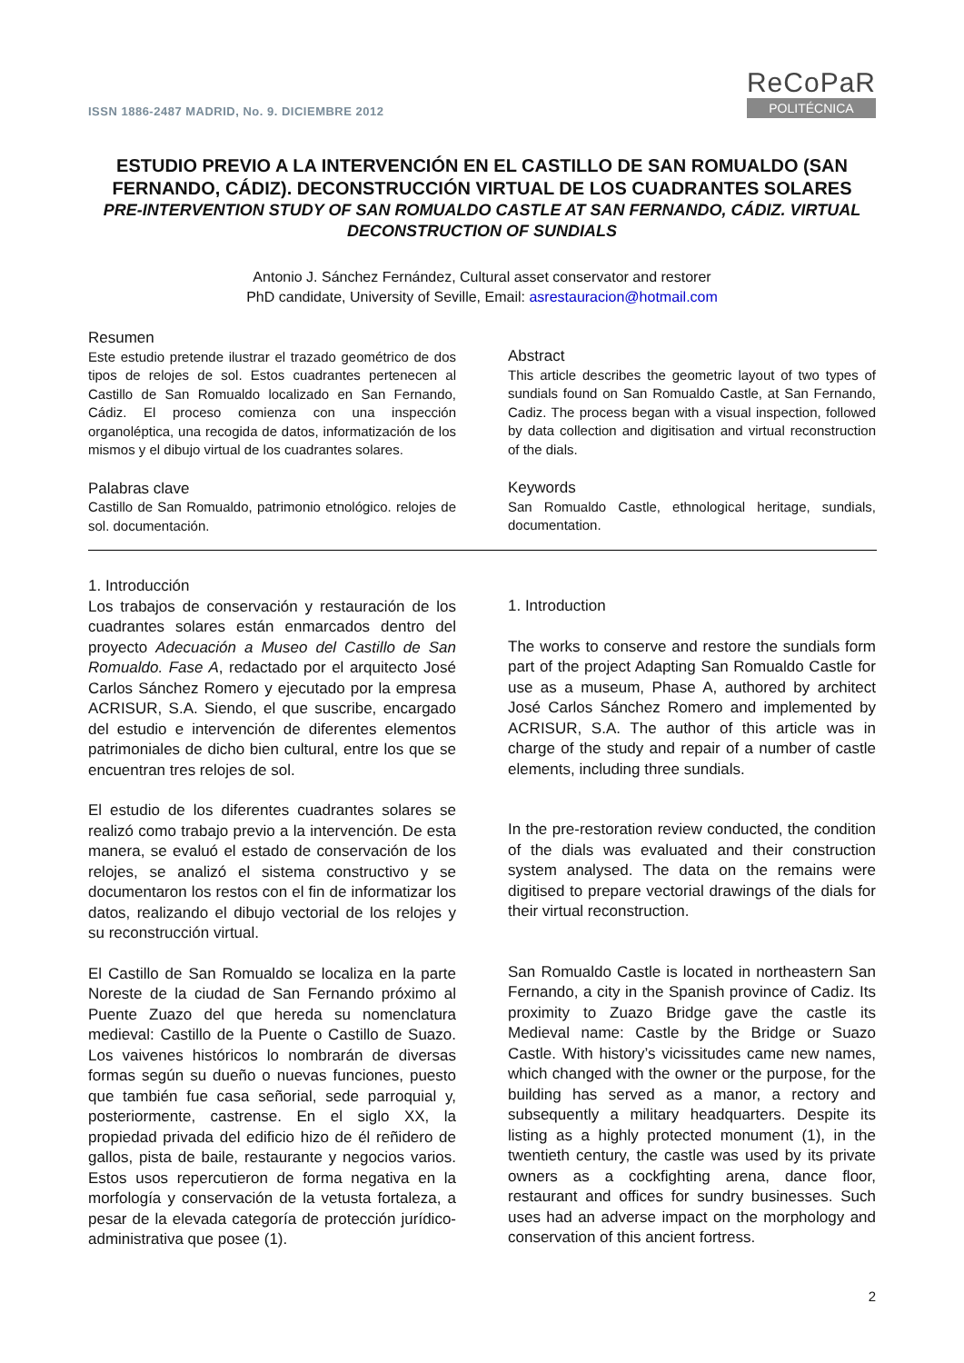ISSN 1886-2487 MADRID, No. 9. DICIEMBRE 2012
ReCoPaR
POLITÉCNICA
ESTUDIO PREVIO A LA INTERVENCIÓN EN EL CASTILLO DE SAN ROMUALDO (SAN FERNANDO, CÁDIZ). DECONSTRUCCIÓN VIRTUAL DE LOS CUADRANTES SOLARES
PRE-INTERVENTION STUDY OF SAN ROMUALDO CASTLE AT SAN FERNANDO, CÁDIZ. VIRTUAL DECONSTRUCTION OF SUNDIALS
Antonio J. Sánchez Fernández, Cultural asset conservator and restorer
PhD candidate, University of Seville, Email: asrestauracion@hotmail.com
Resumen
Este estudio pretende ilustrar el trazado geométrico de dos tipos de relojes de sol. Estos cuadrantes pertenecen al Castillo de San Romualdo localizado en San Fernando, Cádiz. El proceso comienza con una inspección organoléptica, una recogida de datos, informatización de los mismos y el dibujo virtual de los cuadrantes solares.
Palabras clave
Castillo de San Romualdo, patrimonio etnológico. relojes de sol. documentación.
Abstract
This article describes the geometric layout of two types of sundials found on San Romualdo Castle, at San Fernando, Cadiz. The process began with a visual inspection, followed by data collection and digitisation and virtual reconstruction of the dials.
Keywords
San Romualdo Castle, ethnological heritage, sundials, documentation.
1. Introducción
Los trabajos de conservación y restauración de los cuadrantes solares están enmarcados dentro del proyecto Adecuación a Museo del Castillo de San Romualdo. Fase A, redactado por el arquitecto José Carlos Sánchez Romero y ejecutado por la empresa ACRISUR, S.A. Siendo, el que suscribe, encargado del estudio e intervención de diferentes elementos patrimoniales de dicho bien cultural, entre los que se encuentran tres relojes de sol.
El estudio de los diferentes cuadrantes solares se realizó como trabajo previo a la intervención. De esta manera, se evaluó el estado de conservación de los relojes, se analizó el sistema constructivo y se documentaron los restos con el fin de informatizar los datos, realizando el dibujo vectorial de los relojes y su reconstrucción virtual.
El Castillo de San Romualdo se localiza en la parte Noreste de la ciudad de San Fernando próximo al Puente Zuazo del que hereda su nomenclatura medieval: Castillo de la Puente o Castillo de Suazo. Los vaivenes históricos lo nombrarán de diversas formas según su dueño o nuevas funciones, puesto que también fue casa señorial, sede parroquial y, posteriormente, castrense. En el siglo XX, la propiedad privada del edificio hizo de él reñidero de gallos, pista de baile, restaurante y negocios varios. Estos usos repercutieron de forma negativa en la morfología y conservación de la vetusta fortaleza, a pesar de la elevada categoría de protección jurídico-administrativa que posee (1).
1. Introduction
The works to conserve and restore the sundials form part of the project Adapting San Romualdo Castle for use as a museum, Phase A, authored by architect José Carlos Sánchez Romero and implemented by ACRISUR, S.A. The author of this article was in charge of the study and repair of a number of castle elements, including three sundials.
In the pre-restoration review conducted, the condition of the dials was evaluated and their construction system analysed. The data on the remains were digitised to prepare vectorial drawings of the dials for their virtual reconstruction.
San Romualdo Castle is located in northeastern San Fernando, a city in the Spanish province of Cadiz. Its proximity to Zuazo Bridge gave the castle its Medieval name: Castle by the Bridge or Suazo Castle. With history’s vicissitudes came new names, which changed with the owner or the purpose, for the building has served as a manor, a rectory and subsequently a military headquarters. Despite its listing as a highly protected monument (1), in the twentieth century, the castle was used by its private owners as a cockfighting arena, dance floor, restaurant and offices for sundry businesses. Such uses had an adverse impact on the morphology and conservation of this ancient fortress.
2